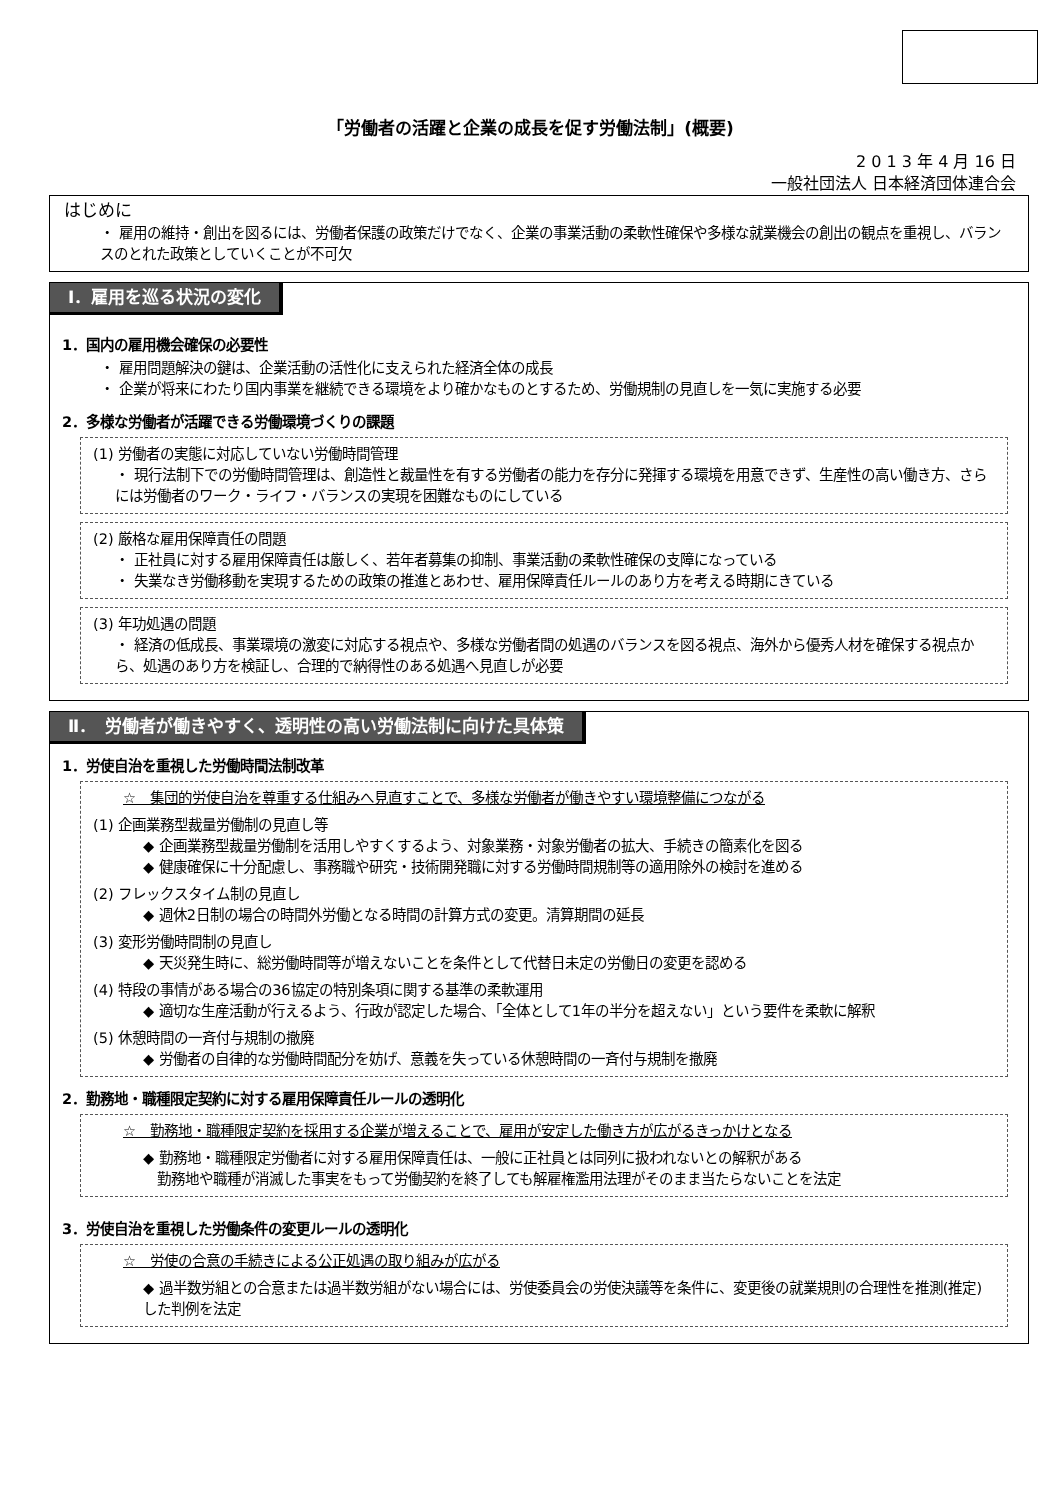「労働者の活躍と企業の成長を促す労働法制」(概要)
2 0 1 3 年 4 月 16 日
一般社団法人 日本経済団体連合会
はじめに
・ 雇用の維持・創出を図るには、労働者保護の政策だけでなく、企業の事業活動の柔軟性確保や多様な就業機会の創出の観点を重視し、バランスのとれた政策としていくことが不可欠
Ⅰ．雇用を巡る状況の変化
1．国内の雇用機会確保の必要性
・ 雇用問題解決の鍵は、企業活動の活性化に支えられた経済全体の成長
・ 企業が将来にわたり国内事業を継続できる環境をより確かなものとするため、労働規制の見直しを一気に実施する必要
2．多様な労働者が活躍できる労働環境づくりの課題
(1) 労働者の実態に対応していない労働時間管理
・ 現行法制下での労働時間管理は、創造性と裁量性を有する労働者の能力を存分に発揮する環境を用意できず、生産性の高い働き方、さらには労働者のワーク・ライフ・バランスの実現を困難なものにしている
(2) 厳格な雇用保障責任の問題
・ 正社員に対する雇用保障責任は厳しく、若年者募集の抑制、事業活動の柔軟性確保の支障になっている
・ 失業なき労働移動を実現するための政策の推進とあわせ、雇用保障責任ルールのあり方を考える時期にきている
(3) 年功処遇の問題
・ 経済の低成長、事業環境の激変に対応する視点や、多様な労働者間の処遇のバランスを図る視点、海外から優秀人材を確保する視点から、処遇のあり方を検証し、合理的で納得性のある処遇へ見直しが必要
Ⅱ．　労働者が働きやすく、透明性の高い労働法制に向けた具体策
1．労使自治を重視した労働時間法制改革
☆　集団的労使自治を尊重する仕組みへ見直すことで、多様な労働者が働きやすい環境整備につながる
(1) 企画業務型裁量労働制の見直し等
◆ 企画業務型裁量労働制を活用しやすくするよう、対象業務・対象労働者の拡大、手続きの簡素化を図る
◆ 健康確保に十分配慮し、事務職や研究・技術開発職に対する労働時間規制等の適用除外の検討を進める
(2) フレックスタイム制の見直し
◆ 週休2日制の場合の時間外労働となる時間の計算方式の変更。清算期間の延長
(3) 変形労働時間制の見直し
◆ 天災発生時に、総労働時間等が増えないことを条件として代替日未定の労働日の変更を認める
(4) 特段の事情がある場合の36協定の特別条項に関する基準の柔軟運用
◆ 適切な生産活動が行えるよう、行政が認定した場合、「全体として1年の半分を超えない」という要件を柔軟に解釈
(5) 休憩時間の一斉付与規制の撤廃
◆ 労働者の自律的な労働時間配分を妨げ、意義を失っている休憩時間の一斉付与規制を撤廃
2．勤務地・職種限定契約に対する雇用保障責任ルールの透明化
☆　勤務地・職種限定契約を採用する企業が増えることで、雇用が安定した働き方が広がるきっかけとなる
◆ 勤務地・職種限定労働者に対する雇用保障責任は、一般に正社員とは同列に扱われないとの解釈がある
　勤務地や職種が消滅した事実をもって労働契約を終了しても解雇権濫用法理がそのまま当たらないことを法定
3．労使自治を重視した労働条件の変更ルールの透明化
☆　労使の合意の手続きによる公正処遇の取り組みが広がる
◆ 過半数労組との合意または過半数労組がない場合には、労使委員会の労使決議等を条件に、変更後の就業規則の合理性を推測(推定)した判例を法定